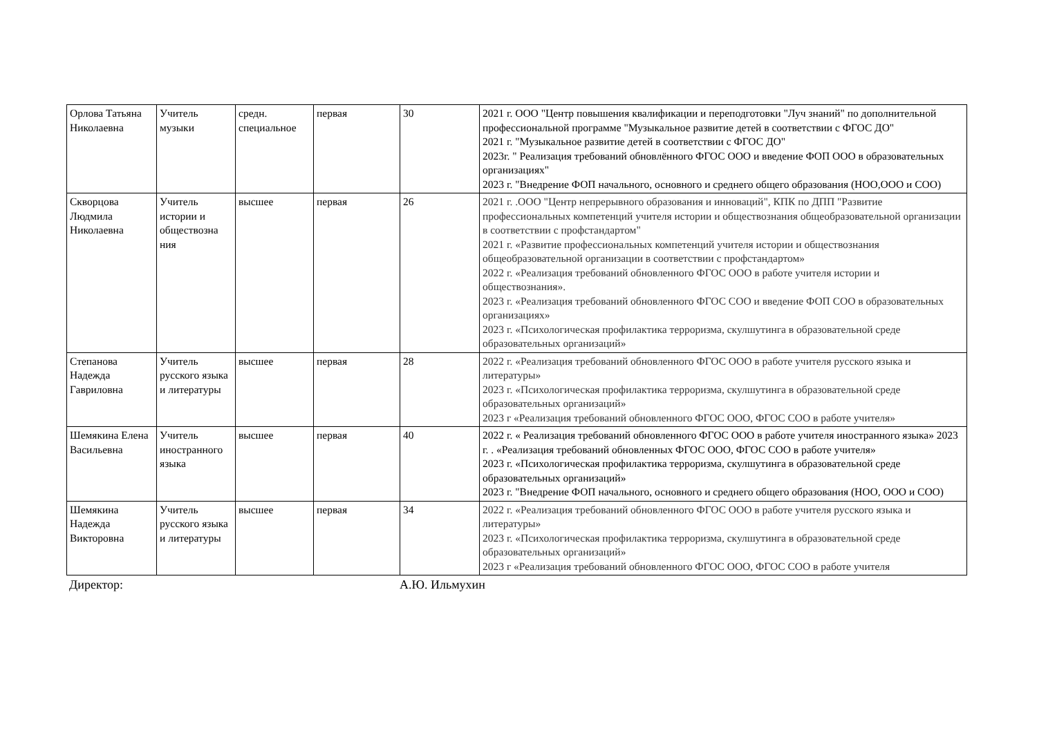| Орлова Татьяна Николаевна | Учитель музыки | средн. специальное | первая | 30 | 2021 г. ООО "Центр повышения квалификации и переподготовки "Луч знаний" по дополнительной профессиональной программе "Музыкальное развитие детей в соответствии с ФГОС ДО" 2021 г. "Музыкальное развитие детей в соответствии с ФГОС ДО" 2023г. " Реализация требований обновлённого ФГОС ООО и введение ФОП ООО в образовательных организациях" 2023 г. "Внедрение ФОП начального, основного и среднего общего образования (НОО,ООО и СОО) |
| Скворцова Людмила Николаевна | Учитель истории и обществозна ния | высшее | первая | 26 | 2021 г. .ООО "Центр непрерывного образования и инноваций", КПК по ДПП "Развитие профессиональных компетенций учителя истории и обществознания общеобразовательной организации в соответствии с профстандартом" 2021 г. «Развитие профессиональных компетенций учителя истории и обществознания общеобразовательной организации в соответствии с профстандартом» 2022 г. «Реализация требований обновленного ФГОС ООО в работе учителя истории и обществознания». 2023 г. «Реализация требований обновленного ФГОС СОО и введение ФОП СОО в образовательных организациях» 2023 г. «Психологическая профилактика терроризма, скулшутинга в образовательной среде образовательных организаций» |
| Степанова Надежда Гавриловна | Учитель русского языка и литературы | высшее | первая | 28 | 2022 г. «Реализация требований обновленного ФГОС ООО в работе учителя русского языка и литературы» 2023 г. «Психологическая профилактика терроризма, скулшутинга в образовательной среде образовательных организаций» 2023 г «Реализация требований обновленного ФГОС ООО, ФГОС СОО в работе учителя» |
| Шемякина Елена Васильевна | Учитель иностранного языка | высшее | первая | 40 | 2022 г. « Реализация требований обновленного ФГОС ООО в работе учителя иностранного языка» 2023 г. . «Реализация требований обновленных ФГОС ООО, ФГОС СОО в работе учителя» 2023 г. «Психологическая профилактика терроризма, скулшутинга в образовательной среде образовательных организаций» 2023 г. "Внедрение ФОП начального, основного и среднего общего образования (НОО, ООО и СОО) |
| Шемякина Надежда Викторовна | Учитель русского языка и литературы | высшее | первая | 34 | 2022 г. «Реализация требований обновленного ФГОС ООО в работе учителя русского языка и литературы» 2023 г. «Психологическая профилактика терроризма, скулшутинга в образовательной среде образовательных организаций» 2023 г «Реализация требований обновленного ФГОС ООО, ФГОС СОО в работе учителя |
Директор: А.Ю. Ильмухин